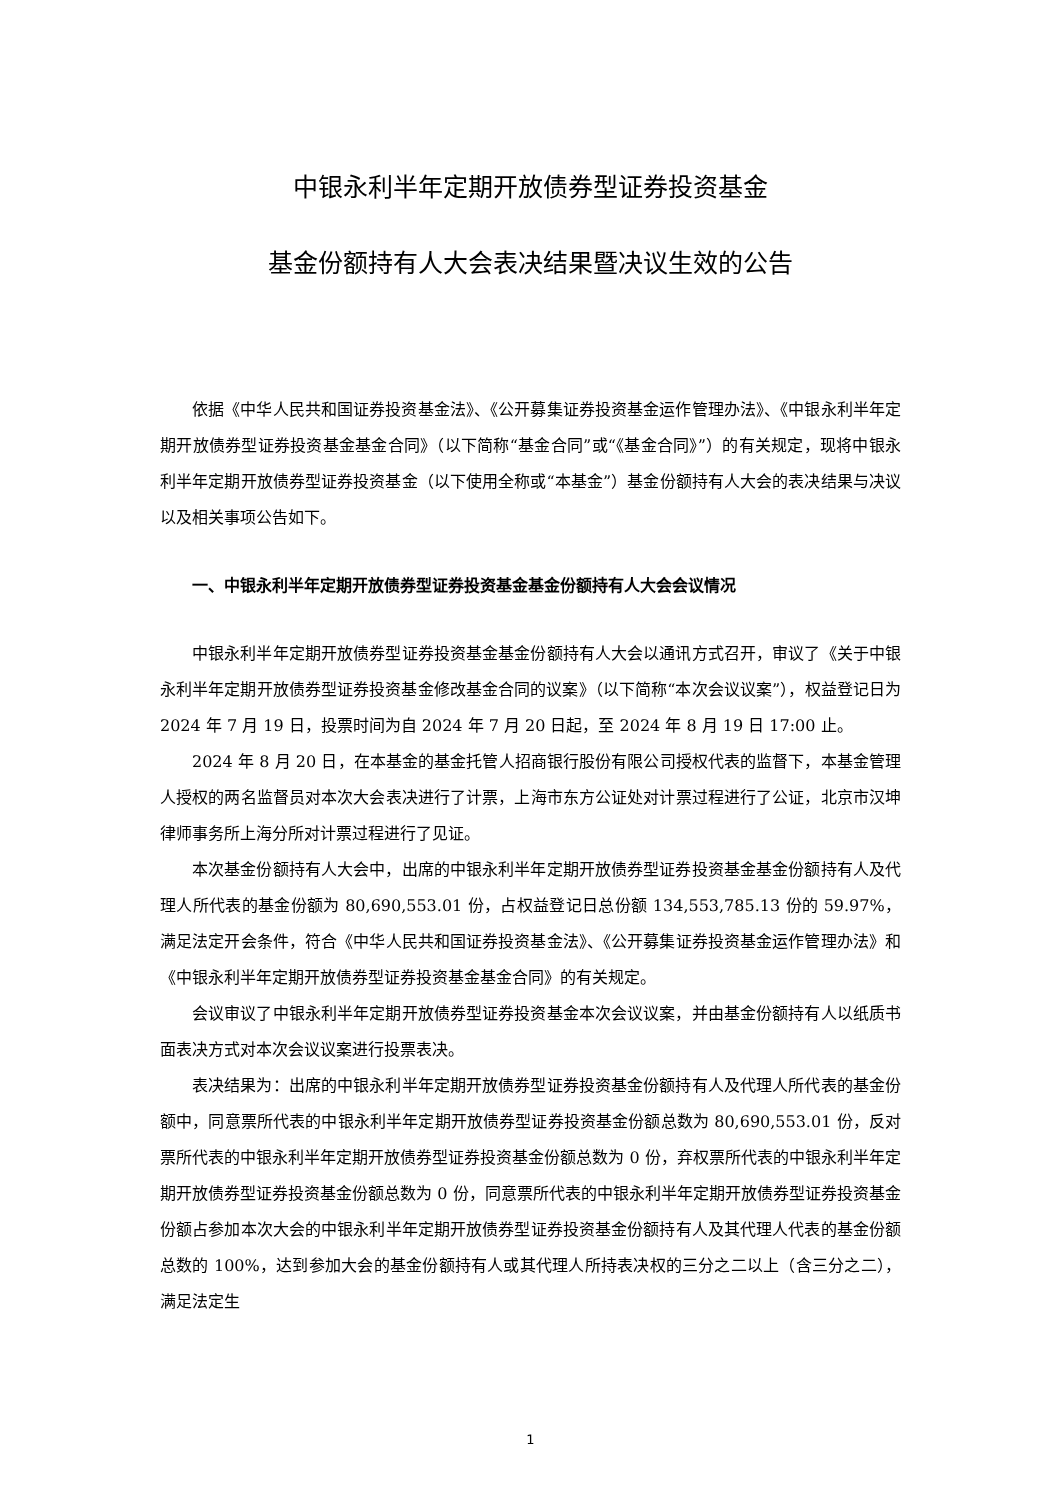中银永利半年定期开放债券型证券投资基金
基金份额持有人大会表决结果暨决议生效的公告
依据《中华人民共和国证券投资基金法》、《公开募集证券投资基金运作管理办法》、《中银永利半年定期开放债券型证券投资基金基金合同》（以下简称“基金合同”或“《基金合同》”）的有关规定，现将中银永利半年定期开放债券型证券投资基金（以下使用全称或“本基金”）基金份额持有人大会的表决结果与决议以及相关事项公告如下。
一、中银永利半年定期开放债券型证券投资基金基金份额持有人大会会议情况
中银永利半年定期开放债券型证券投资基金基金份额持有人大会以通讯方式召开，审议了《关于中银永利半年定期开放债券型证券投资基金修改基金合同的议案》（以下简称“本次会议议案”），权益登记日为 2024 年 7 月 19 日，投票时间为自 2024 年 7 月 20 日起，至 2024 年 8 月 19 日 17:00 止。
2024 年 8 月 20 日，在本基金的基金托管人招商银行股份有限公司授权代表的监督下，本基金管理人授权的两名监督员对本次大会表决进行了计票，上海市东方公证处对计票过程进行了公证，北京市汉坤律师事务所上海分所对计票过程进行了见证。
本次基金份额持有人大会中，出席的中银永利半年定期开放债券型证券投资基金基金份额持有人及代理人所代表的基金份额为 80,690,553.01 份，占权益登记日总份额 134,553,785.13 份的 59.97%，满足法定开会条件，符合《中华人民共和国证券投资基金法》、《公开募集证券投资基金运作管理办法》和《中银永利半年定期开放债券型证券投资基金基金合同》的有关规定。
会议审议了中银永利半年定期开放债券型证券投资基金本次会议议案，并由基金份额持有人以纸质书面表决方式对本次会议议案进行投票表决。
表决结果为：出席的中银永利半年定期开放债券型证券投资基金份额持有人及代理人所代表的基金份额中，同意票所代表的中银永利半年定期开放债券型证券投资基金份额总数为 80,690,553.01 份，反对票所代表的中银永利半年定期开放债券型证券投资基金份额总数为 0 份，弃权票所代表的中银永利半年定期开放债券型证券投资基金份额总数为 0 份，同意票所代表的中银永利半年定期开放债券型证券投资基金份额占参加本次大会的中银永利半年定期开放债券型证券投资基金份额持有人及其代理人代表的基金份额总数的 100%，达到参加大会的基金份额持有人或其代理人所持表决权的三分之二以上（含三分之二），满足法定生
1